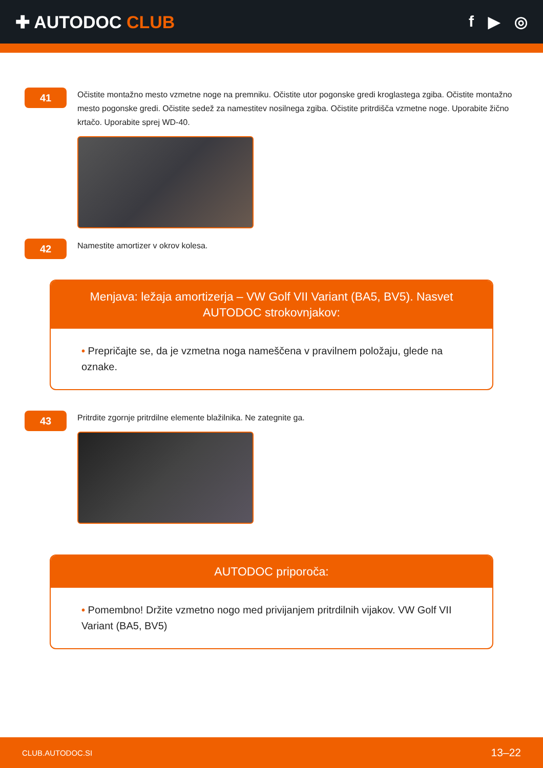✚ AUTODOC CLUB f ▶ ◎
41
Očistite montažno mesto vzmetne noge na premniku. Očistite utor pogonske gredi kroglastega zgiba. Očistite montažno mesto pogonske gredi. Očistite sedež za namestitev nosilnega zgiba. Očistite pritrdišča vzmetne noge. Uporabite žično krtačo. Uporabite sprej WD-40.
42
Namestite amortizer v okrov kolesa.
Menjava: ležaja amortizerja – VW Golf VII Variant (BA5, BV5). Nasvet AUTODOC strokovnjakov:
• Prepričajte se, da je vzmetna noga nameščena v pravilnem položaju, glede na oznake.
43
Pritrdite zgornje pritrdilne elemente blažilnika. Ne zategnite ga.
AUTODOC priporoča:
• Pomembno! Držite vzmetno nogo med privijanjem pritrdilnih vijakov. VW Golf VII Variant (BA5, BV5)
CLUB.AUTODOC.SI 13–22